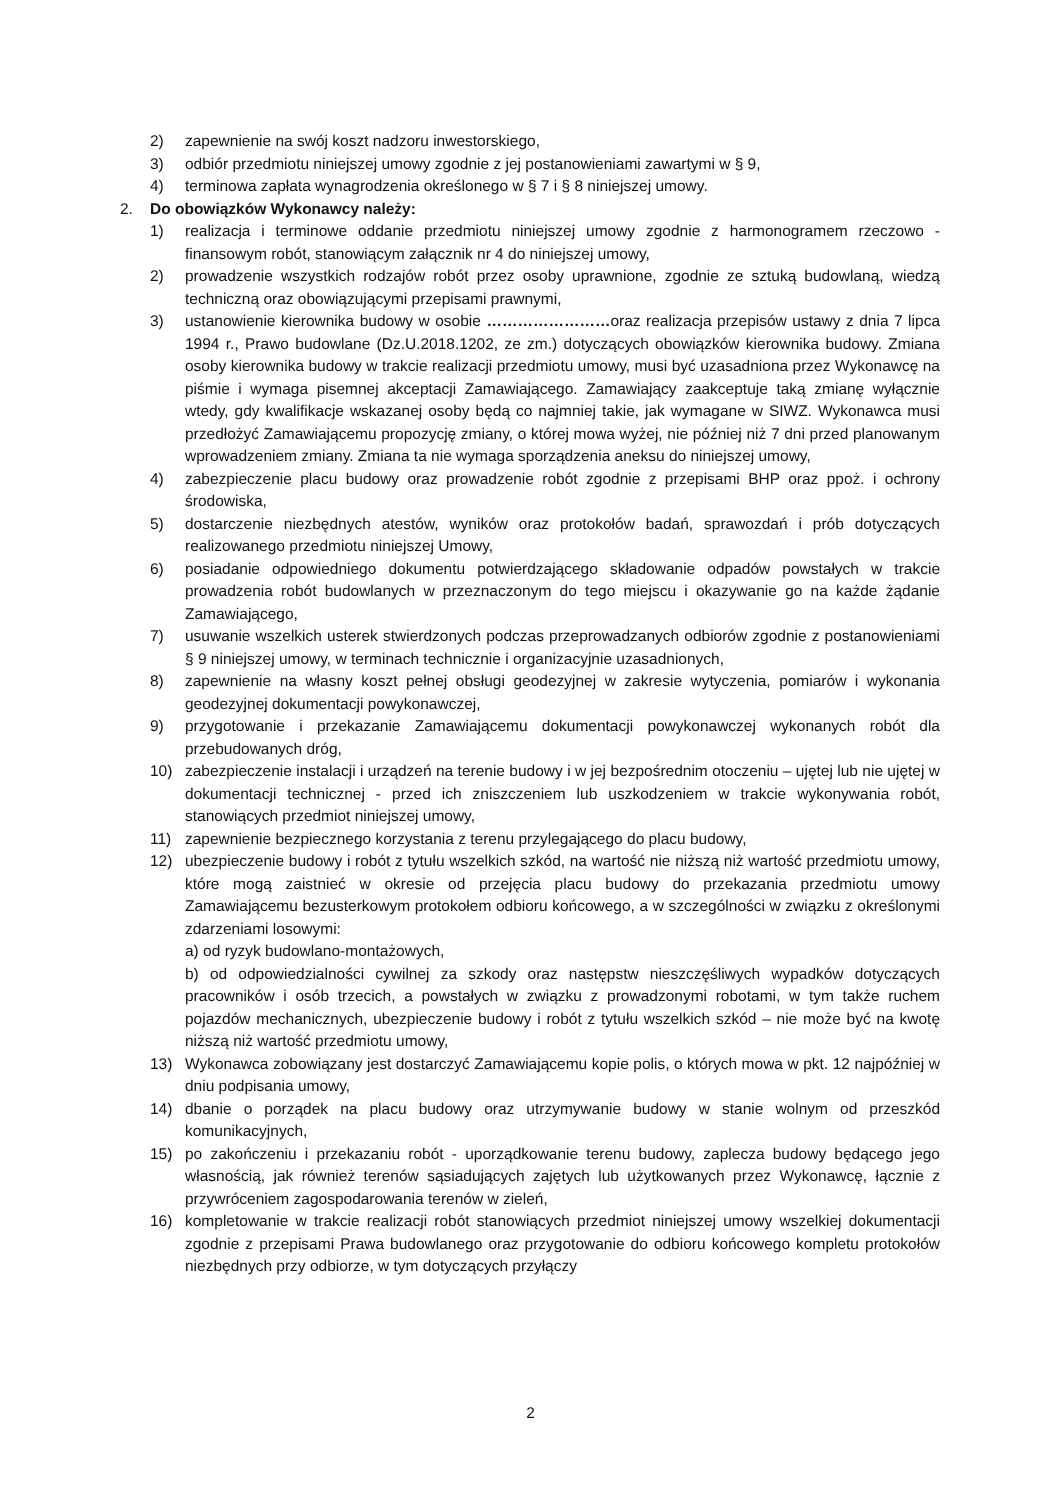2) zapewnienie na swój koszt nadzoru inwestorskiego,
3) odbiór przedmiotu niniejszej umowy zgodnie z jej postanowieniami zawartymi w § 9,
4) terminowa zapłata wynagrodzenia określonego w § 7 i § 8 niniejszej umowy.
2. Do obowiązków Wykonawcy należy:
1) realizacja i terminowe oddanie przedmiotu niniejszej umowy zgodnie z harmonogramem rzeczowo - finansowym robót, stanowiącym załącznik nr 4 do niniejszej umowy,
2) prowadzenie wszystkich rodzajów robót przez osoby uprawnione, zgodnie ze sztuką budowlaną, wiedzą techniczną oraz obowiązującymi przepisami prawnymi,
3) ustanowienie kierownika budowy w osobie ……………………oraz realizacja przepisów ustawy z dnia 7 lipca 1994 r., Prawo budowlane (Dz.U.2018.1202, ze zm.) dotyczących obowiązków kierownika budowy. Zmiana osoby kierownika budowy w trakcie realizacji przedmiotu umowy, musi być uzasadniona przez Wykonawcę na piśmie i wymaga pisemnej akceptacji Zamawiającego. Zamawiający zaakceptuje taką zmianę wyłącznie wtedy, gdy kwalifikacje wskazanej osoby będą co najmniej takie, jak wymagane w SIWZ. Wykonawca musi przedłożyć Zamawiającemu propozycję zmiany, o której mowa wyżej, nie później niż 7 dni przed planowanym wprowadzeniem zmiany. Zmiana ta nie wymaga sporządzenia aneksu do niniejszej umowy,
4) zabezpieczenie placu budowy oraz prowadzenie robót zgodnie z przepisami BHP oraz ppoż. i ochrony środowiska,
5) dostarczenie niezbędnych atestów, wyników oraz protokołów badań, sprawozdań i prób dotyczących realizowanego przedmiotu niniejszej Umowy,
6) posiadanie odpowiedniego dokumentu potwierdzającego składowanie odpadów powstałych w trakcie prowadzenia robót budowlanych w przeznaczonym do tego miejscu i okazywanie go na każde żądanie Zamawiającego,
7) usuwanie wszelkich usterek stwierdzonych podczas przeprowadzanych odbiorów zgodnie z postanowieniami § 9 niniejszej umowy, w terminach technicznie i organizacyjnie uzasadnionych,
8) zapewnienie na własny koszt pełnej obsługi geodezyjnej w zakresie wytyczenia, pomiarów i wykonania geodezyjnej dokumentacji powykonawczej,
9) przygotowanie i przekazanie Zamawiającemu dokumentacji powykonawczej wykonanych robót dla przebudowanych dróg,
10) zabezpieczenie instalacji i urządzeń na terenie budowy i w jej bezpośrednim otoczeniu – ujętej lub nie ujętej w dokumentacji technicznej - przed ich zniszczeniem lub uszkodzeniem w trakcie wykonywania robót, stanowiących przedmiot niniejszej umowy,
11) zapewnienie bezpiecznego korzystania z terenu przylegającego do placu budowy,
12) ubezpieczenie budowy i robót z tytułu wszelkich szkód, na wartość nie niższą niż wartość przedmiotu umowy, które mogą zaistnieć w okresie od przejęcia placu budowy do przekazania przedmiotu umowy Zamawiającemu bezusterkowym protokołem odbioru końcowego, a w szczególności w związku z określonymi zdarzeniami losowymi:
a) od ryzyk budowlano-montażowych,
b) od odpowiedzialności cywilnej za szkody oraz następstw nieszczęśliwych wypadków dotyczących pracowników i osób trzecich, a powstałych w związku z prowadzonymi robotami, w tym także ruchem pojazdów mechanicznych, ubezpieczenie budowy i robót z tytułu wszelkich szkód – nie może być na kwotę niższą niż wartość przedmiotu umowy,
13) Wykonawca zobowiązany jest dostarczyć Zamawiającemu kopie polis, o których mowa w pkt. 12 najpóźniej w dniu podpisania umowy,
14) dbanie o porządek na placu budowy oraz utrzymywanie budowy w stanie wolnym od przeszkód komunikacyjnych,
15) po zakończeniu i przekazaniu robót - uporządkowanie terenu budowy, zaplecza budowy będącego jego własnością, jak również terenów sąsiadujących zajętych lub użytkowanych przez Wykonawcę, łącznie z przywróceniem zagospodarowania terenów w zieleń,
16) kompletowanie w trakcie realizacji robót stanowiących przedmiot niniejszej umowy wszelkiej dokumentacji zgodnie z przepisami Prawa budowlanego oraz przygotowanie do odbioru końcowego kompletu protokołów niezbędnych przy odbiorze, w tym dotyczących przyłączy
2